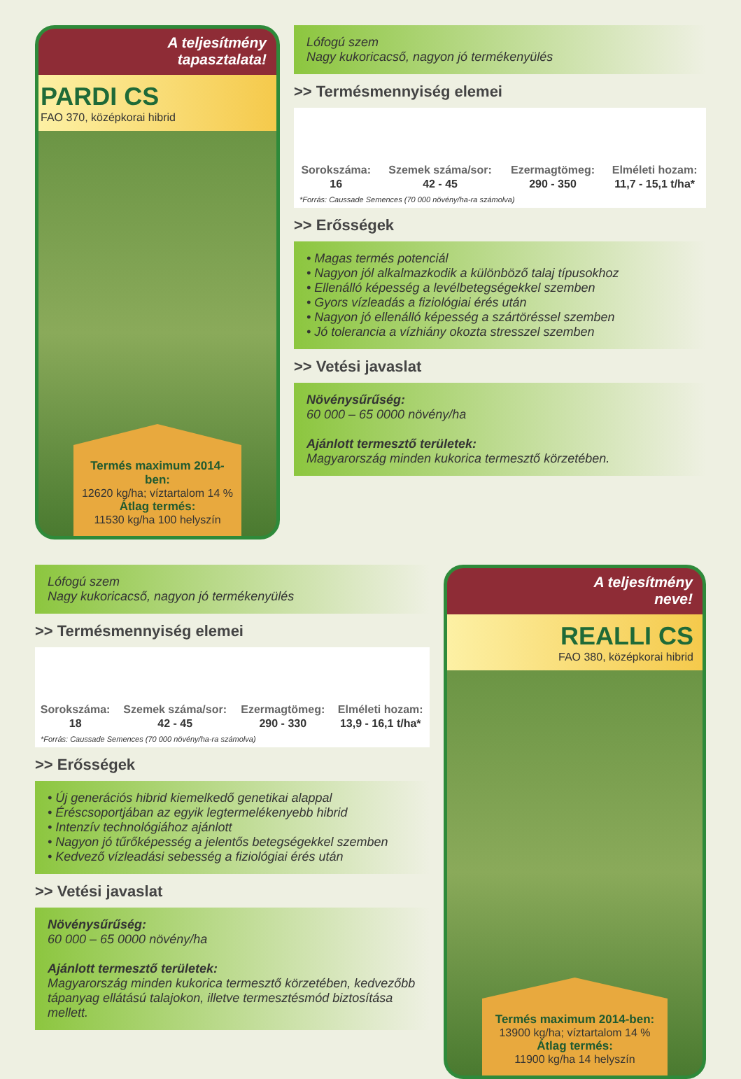A teljesítmény
tapasztalata!
PARDI CS
FAO 370, középkorai hibrid
Termés maximum 2014-ben:
12620 kg/ha; víztartalom 14 %
Átlag termés:
11530 kg/ha 100 helyszín
Lófogú szem
Nagy kukoricacső, nagyon jó termékenyülés
>> Termésmennyiség elemei
| Sorokszáma: | Szemek száma/sor: | Ezermagtömeg: | Elméleti hozam: |
| --- | --- | --- | --- |
| 16 | 42 - 45 | 290 - 350 | 11,7 - 15,1 t/ha* |
*Forrás: Caussade Semences (70 000 növény/ha-ra számolva)
>> Erősségek
• Magas termés potenciál
• Nagyon jól alkalmazkodik a különböző talaj típusokhoz
• Ellenálló képesség a levélbetegségekkel szemben
• Gyors vízleadás a fiziológiai érés után
• Nagyon jó ellenálló képesség a szártöréssel szemben
• Jó tolerancia a vízhiány okozta stresszel szemben
>> Vetési javaslat
Növénysűrűség:
60 000 – 65 0000 növény/ha
Ajánlott termesztő területek:
Magyarország minden kukorica termesztő körzetében.
Lófogú szem
Nagy kukoricacső, nagyon jó termékenyülés
>> Termésmennyiség elemei
| Sorokszáma: | Szemek száma/sor: | Ezermagtömeg: | Elméleti hozam: |
| --- | --- | --- | --- |
| 18 | 42 - 45 | 290 - 330 | 13,9 - 16,1 t/ha* |
*Forrás: Caussade Semences (70 000 növény/ha-ra számolva)
>> Erősségek
• Új generációs hibrid kiemelkedő genetikai alappal
• Éréscsoportjában az egyik legtermelékenyebb hibrid
• Intenzív technológiához ajánlott
• Nagyon jó tűrőképesség a jelentős betegségekkel szemben
• Kedvező vízleadási sebesség a fiziológiai érés után
>> Vetési javaslat
Növénysűrűség:
60 000 – 65 0000 növény/ha
Ajánlott termesztő területek:
Magyarország minden kukorica termesztő körzetében, kedvezőbb tápanyag ellátású talajokon, illetve termesztésmód biztosítása mellett.
A teljesítmény
neve!
REALLI CS
FAO 380, középkorai hibrid
Termés maximum 2014-ben:
13900 kg/ha; víztartalom 14 %
Átlag termés:
11900 kg/ha 14 helyszín